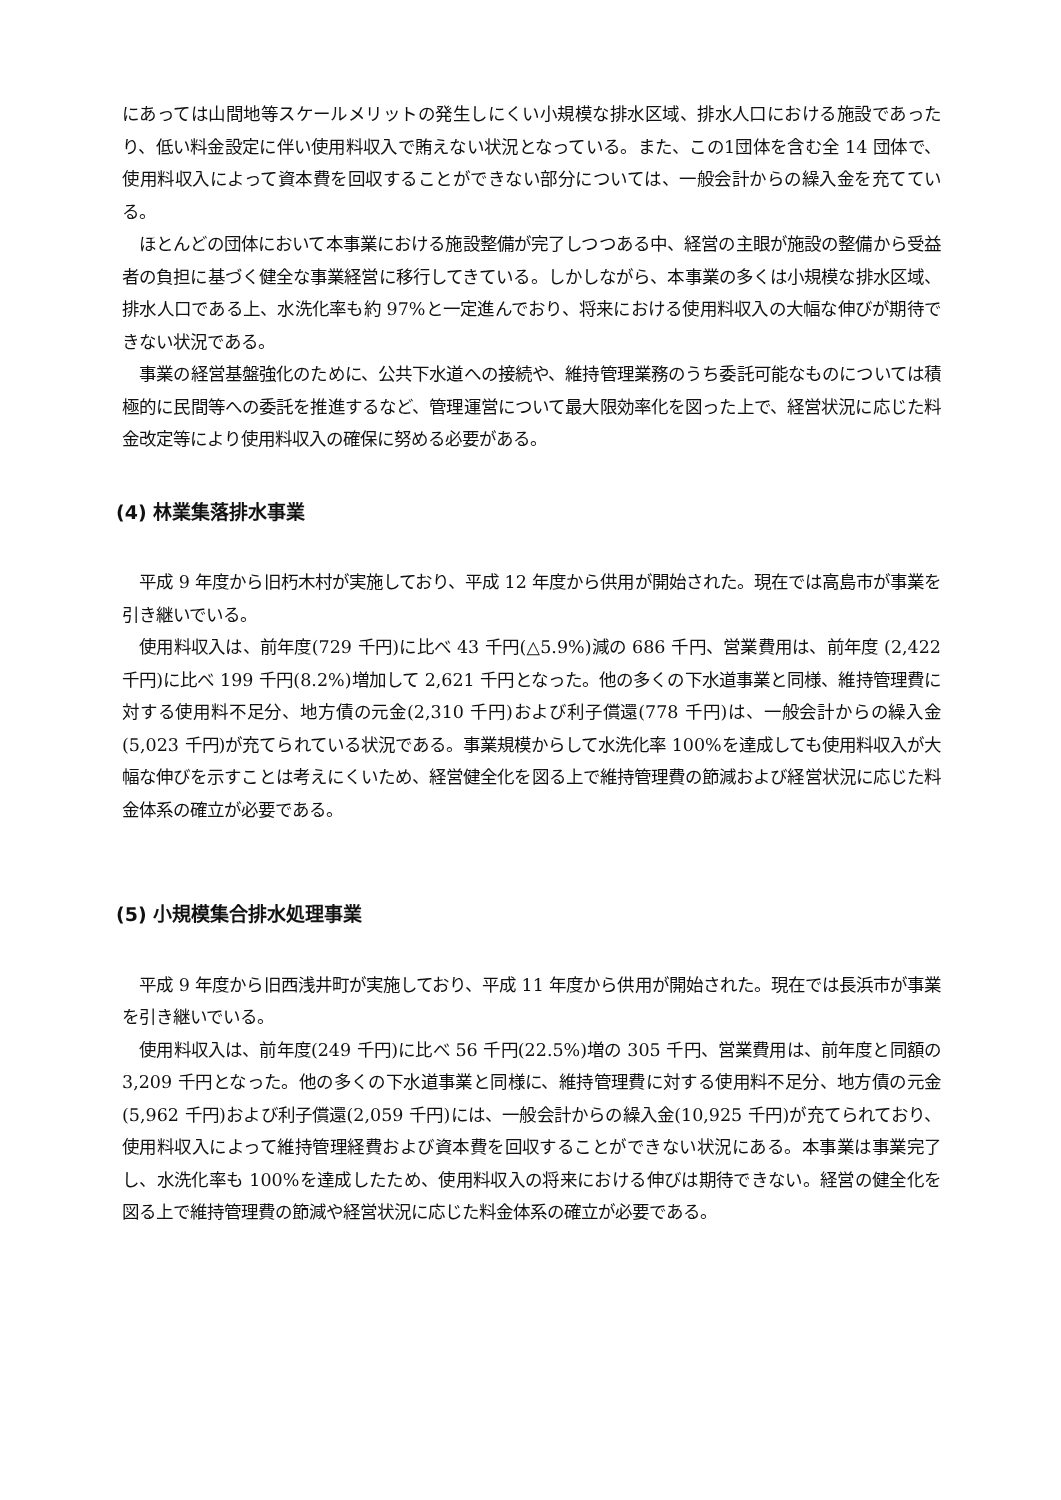にあっては山間地等スケールメリットの発生しにくい小規模な排水区域、排水人口における施設であったり、低い料金設定に伴い使用料収入で賄えない状況となっている。また、この1団体を含む全 14 団体で、使用料収入によって資本費を回収することができない部分については、一般会計からの繰入金を充てている。
　ほとんどの団体において本事業における施設整備が完了しつつある中、経営の主眼が施設の整備から受益者の負担に基づく健全な事業経営に移行してきている。しかしながら、本事業の多くは小規模な排水区域、排水人口である上、水洗化率も約 97%と一定進んでおり、将来における使用料収入の大幅な伸びが期待できない状況である。
　事業の経営基盤強化のために、公共下水道への接続や、維持管理業務のうち委託可能なものについては積極的に民間等への委託を推進するなど、管理運営について最大限効率化を図った上で、経営状況に応じた料金改定等により使用料収入の確保に努める必要がある。
(4) 林業集落排水事業
　平成 9 年度から旧朽木村が実施しており、平成 12 年度から供用が開始された。現在では高島市が事業を引き継いでいる。
　使用料収入は、前年度(729 千円)に比べ 43 千円(△5.9%)減の 686 千円、営業費用は、前年度 (2,422 千円)に比べ 199 千円(8.2%)増加して 2,621 千円となった。他の多くの下水道事業と同様、維持管理費に対する使用料不足分、地方債の元金(2,310 千円)および利子償還(778 千円)は、一般会計からの繰入金(5,023 千円)が充てられている状況である。事業規模からして水洗化率 100%を達成しても使用料収入が大幅な伸びを示すことは考えにくいため、経営健全化を図る上で維持管理費の節減および経営状況に応じた料金体系の確立が必要である。
(5) 小規模集合排水処理事業
　平成 9 年度から旧西浅井町が実施しており、平成 11 年度から供用が開始された。現在では長浜市が事業を引き継いでいる。
　使用料収入は、前年度(249 千円)に比べ 56 千円(22.5%)増の 305 千円、営業費用は、前年度と同額の 3,209 千円となった。他の多くの下水道事業と同様に、維持管理費に対する使用料不足分、地方債の元金(5,962 千円)および利子償還(2,059 千円)には、一般会計からの繰入金(10,925 千円)が充てられており、使用料収入によって維持管理経費および資本費を回収することができない状況にある。本事業は事業完了し、水洗化率も 100%を達成したため、使用料収入の将来における伸びは期待できない。経営の健全化を図る上で維持管理費の節減や経営状況に応じた料金体系の確立が必要である。